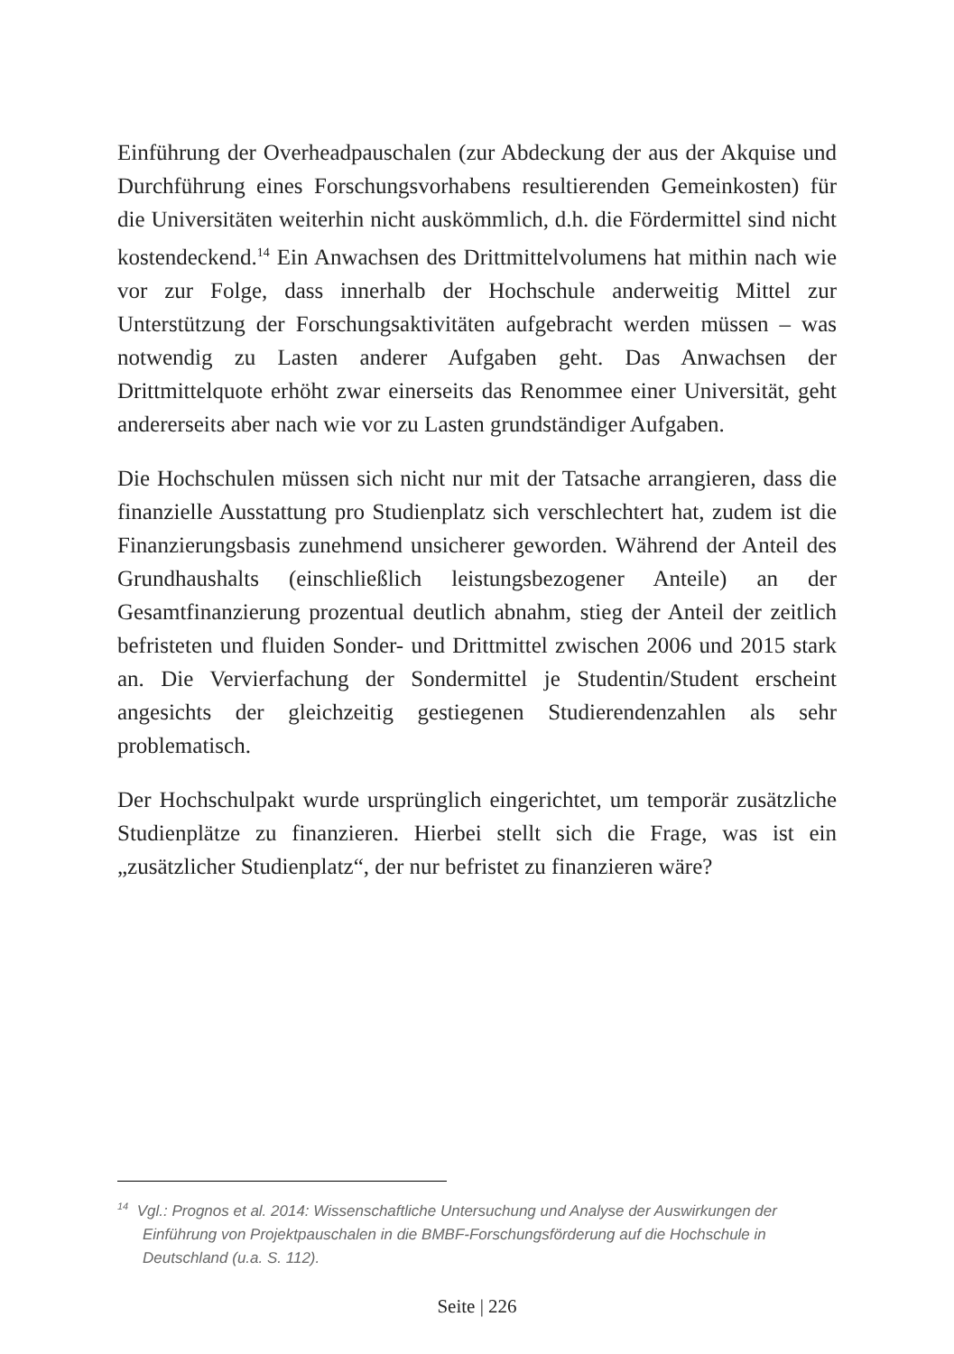Einführung der Overheadpauschalen (zur Abdeckung der aus der Akquise und Durchführung eines Forschungsvorhabens resultierenden Gemeinkosten) für die Universitäten weiterhin nicht auskömmlich, d.h. die Fördermittel sind nicht kostendeckend.<sup>14</sup> Ein Anwachsen des Drittmittelvolumens hat mithin nach wie vor zur Folge, dass innerhalb der Hochschule anderweitig Mittel zur Unterstützung der Forschungsaktivitäten aufgebracht werden müssen – was notwendig zu Lasten anderer Aufgaben geht. Das Anwachsen der Drittmittelquote erhöht zwar einerseits das Renommee einer Universität, geht andererseits aber nach wie vor zu Lasten grundständiger Aufgaben.
Die Hochschulen müssen sich nicht nur mit der Tatsache arrangieren, dass die finanzielle Ausstattung pro Studienplatz sich verschlechtert hat, zudem ist die Finanzierungsbasis zunehmend unsicherer geworden. Während der Anteil des Grundhaushalts (einschließlich leistungsbezogener Anteile) an der Gesamtfinanzierung prozentual deutlich abnahm, stieg der Anteil der zeitlich befristeten und fluiden Sonder- und Drittmittel zwischen 2006 und 2015 stark an. Die Vervierfachung der Sondermittel je Studentin/Student erscheint angesichts der gleichzeitig gestiegenen Studierendenzahlen als sehr problematisch.
Der Hochschulpakt wurde ursprünglich eingerichtet, um temporär zusätzliche Studienplätze zu finanzieren. Hierbei stellt sich die Frage, was ist ein „zusätzlicher Studienplatz“, der nur befristet zu finanzieren wäre?
<sup>14</sup> Vgl.: Prognos et al. 2014: Wissenschaftliche Untersuchung und Analyse der Auswirkungen der Einführung von Projektpauschalen in die BMBF-Forschungsförderung auf die Hochschule in Deutschland (u.a. S. 112).
Seite | 226